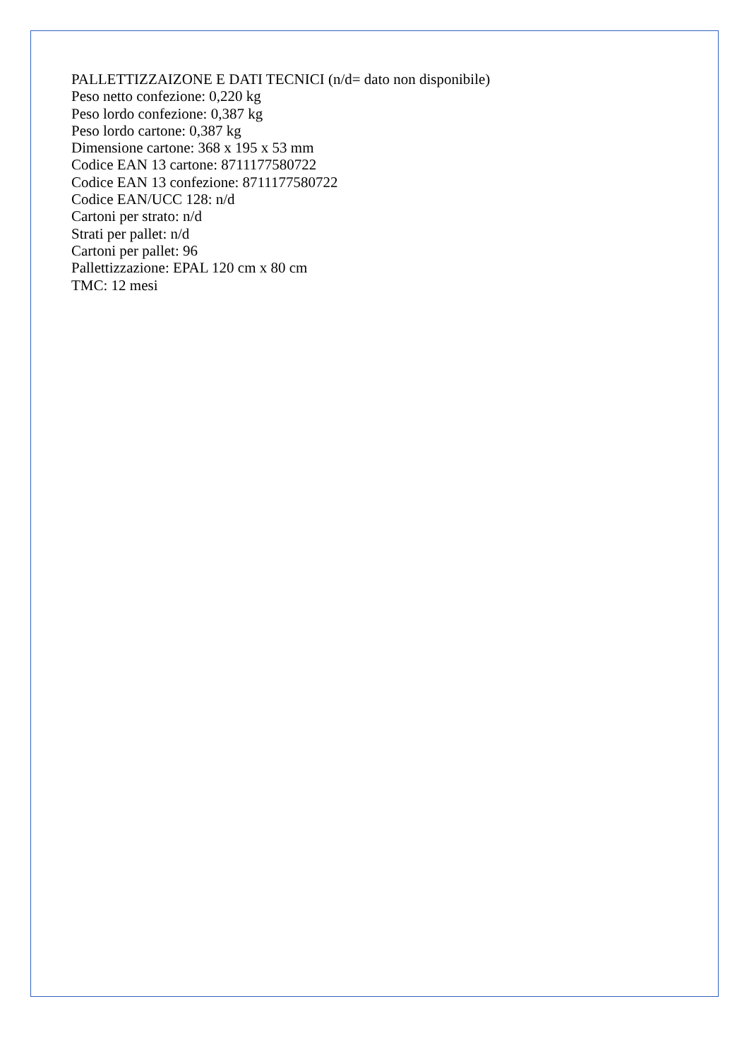PALLETTIZZAIZONE E DATI TECNICI (n/d= dato non disponibile)
Peso netto confezione: 0,220 kg
Peso lordo confezione: 0,387 kg
Peso lordo cartone: 0,387 kg
Dimensione cartone: 368 x 195 x 53 mm
Codice EAN 13 cartone: 8711177580722
Codice EAN 13 confezione: 8711177580722
Codice EAN/UCC 128: n/d
Cartoni per strato: n/d
Strati per pallet: n/d
Cartoni per pallet: 96
Pallettizzazione: EPAL 120 cm x 80 cm
TMC: 12 mesi